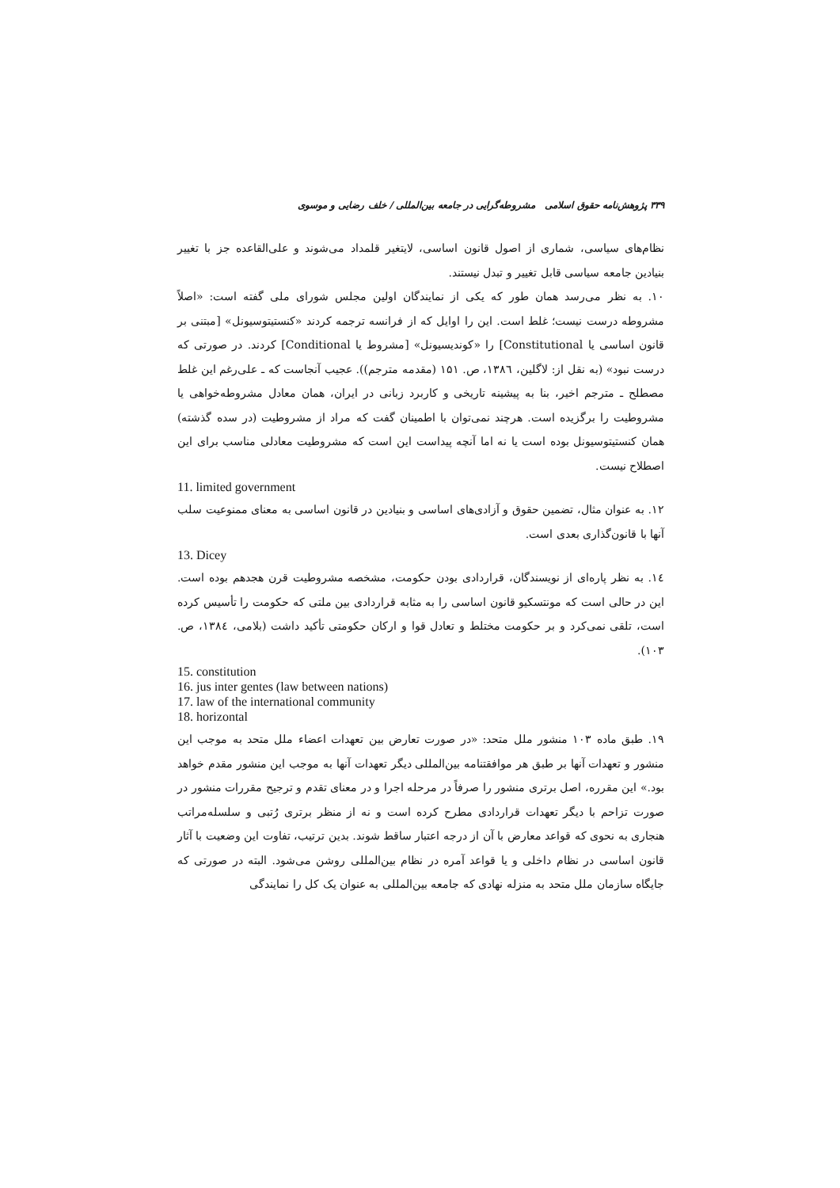۳۳۹ پژوهش‌نامه حقوق اسلامی مشروطه‌گرایی در جامعه بین‌المللی / خلف رضایی و موسوی
نظام‌های سیاسی، شماری از اصول قانون اساسی، لایتغیر قلمداد می‌شوند و علی‌القاعده جز با تغییر بنیادین جامعه سیاسی قابل تغییر و تبدل نیستند.
۱۰. به نظر می‌رسد همان طور که یکی از نمایندگان اولین مجلس شورای ملی گفته است: «اصلاً مشروطه درست نیست؛ غلط است. این را اوایل که از فرانسه ترجمه کردند «کنستیتوسیونل» [مبتنی بر قانون اساسی یا Constitutional] را «کوندیسیونل» [مشروط یا Conditional] کردند. در صورتی که درست نبود» (به نقل از: لاگلین، ۱۳۸٦، ص. ۱۵۱ (مقدمه مترجم)). عجیب آنجاست که ـ علی‌رغم این غلط مصطلح ـ مترجم اخیر، بنا به پیشینه تاریخی و کاربرد زبانی در ایران، همان معادل مشروطه‌خواهی یا مشروطیت را برگزیده است. هرچند نمی‌توان با اطمینان گفت که مراد از مشروطیت (در سده گذشته) همان کنستیتوسیونل بوده است یا نه اما آنچه پیداست این است که مشروطیت معادلی مناسب برای این اصطلاح نیست.
11. limited government
۱۲. به عنوان مثال، تضمین حقوق و آزادی‌های اساسی و بنیادین در قانون اساسی به معنای ممنوعیت سلب آنها با قانون‌گذاری بعدی است.
13. Dicey
۱٤. به نظر پاره‌ای از نویسندگان، قراردادی بودن حکومت، مشخصه مشروطیت قرن هجدهم بوده است. این در حالی است که مونتسکیو قانون اساسی را به مثابه قراردادی بین ملتی که حکومت را تأسیس کرده است، تلقی نمی‌کرد و بر حکومت مختلط و تعادل قوا و ارکان حکومتی تأکید داشت (بلامی، ۱۳۸٤، ص. ۱۰۳).
15. constitution
16. jus inter gentes (law between nations)
17. law of the international community
18. horizontal
۱۹. طبق ماده ۱۰۳ منشور ملل متحد: «در صورت تعارض بین تعهدات اعضاء ملل متحد به موجب این منشور و تعهدات آنها بر طبق هر موافقتنامه بین‌المللی دیگر تعهدات آنها به موجب این منشور مقدم خواهد بود.» این مقرره، اصل برتری منشور را صرفاً در مرحله اجرا و در معنای تقدم و ترجیح مقررات منشور در صورت تزاحم با دیگر تعهدات قراردادی مطرح کرده است و نه از منظر برتری رُتبی و سلسله‌مراتب هنجاری به نحوی که قواعد معارض با آن از درجه اعتبار ساقط شوند. بدین ترتیب، تفاوت این وضعیت با آثار قانون اساسی در نظام داخلی و یا قواعد آمره در نظام بین‌المللی روشن می‌شود. البته در صورتی که جایگاه سازمان ملل متحد به منزله نهادی که جامعه بین‌المللی به عنوان یک کل را نمایندگی